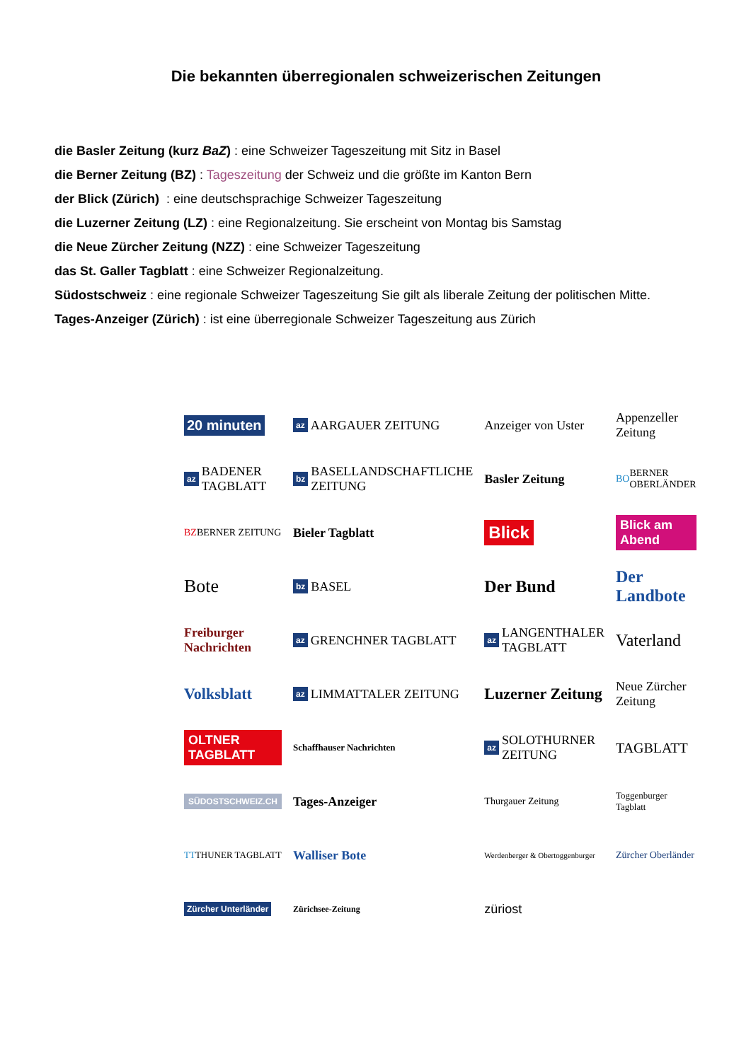Die bekannten überregionalen schweizerischen Zeitungen
die Basler Zeitung (kurz BaZ) : eine Schweizer Tageszeitung mit Sitz in Basel
die Berner Zeitung (BZ) : Tageszeitung der Schweiz und die größte im Kanton Bern
der Blick (Zürich) : eine deutschsprachige Schweizer Tageszeitung
die Luzerner Zeitung (LZ) : eine Regionalzeitung. Sie erscheint von Montag bis Samstag
die Neue Zürcher Zeitung (NZZ) : eine Schweizer Tageszeitung
das St. Galler Tagblatt : eine Schweizer Regionalzeitung.
Südostschweiz : eine regionale Schweizer Tageszeitung Sie gilt als liberale Zeitung der politischen Mitte.
Tages-Anzeiger (Zürich) : ist eine überregionale Schweizer Tageszeitung aus Zürich
20 minuten
az AARGAUER ZEITUNG
Anzeiger von Uster
Appenzeller Zeitung
az BADENER TAGBLATT
bz BASELLANDSCHAFTLICHE ZEITUNG
Basler Zeitung
BO BERNER OBERLÄNDER
BZ BERNER ZEITUNG
Bieler Tagblatt
Blick
Blick am Abend
Bote
bz BASEL
Der Bund
Der Landbote
Freiburger Nachrichten
az GRENCHNER TAGBLATT
az LANGENTHALER TAGBLATT
Vaterland
Volksblatt
az LIMMATTALER ZEITUNG
Luzerner Zeitung
Neue Zürcher Zeitung
OLTNER TAGBLATT
Schaffhauser Nachrichten
az SOLOTHURNER ZEITUNG
TAGBLATT
SÜDOSTSCHWEIZ.CH
Tages-Anzeiger
Thurgauer Zeitung
Toggenburger Tagblatt
TT THUNER TAGBLATT
Walliser Bote
Werdenberger & Obertoggenburger
Zürcher Oberländer
Zürcher Unterländer
Zürichsee-Zeitung
züriost